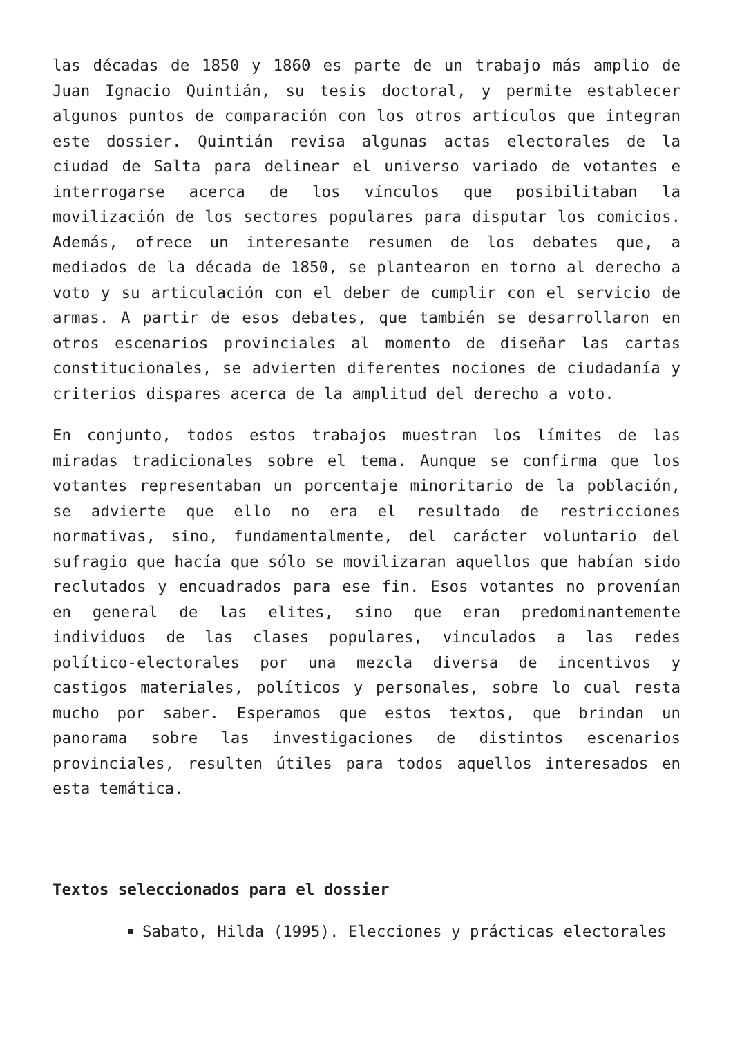las décadas de 1850 y 1860 es parte de un trabajo más amplio de Juan Ignacio Quintián, su tesis doctoral, y permite establecer algunos puntos de comparación con los otros artículos que integran este dossier. Quintián revisa algunas actas electorales de la ciudad de Salta para delinear el universo variado de votantes e interrogarse acerca de los vínculos que posibilitaban la movilización de los sectores populares para disputar los comicios. Además, ofrece un interesante resumen de los debates que, a mediados de la década de 1850, se plantearon en torno al derecho a voto y su articulación con el deber de cumplir con el servicio de armas. A partir de esos debates, que también se desarrollaron en otros escenarios provinciales al momento de diseñar las cartas constitucionales, se advierten diferentes nociones de ciudadanía y criterios dispares acerca de la amplitud del derecho a voto.
En conjunto, todos estos trabajos muestran los límites de las miradas tradicionales sobre el tema. Aunque se confirma que los votantes representaban un porcentaje minoritario de la población, se advierte que ello no era el resultado de restricciones normativas, sino, fundamentalmente, del carácter voluntario del sufragio que hacía que sólo se movilizaran aquellos que habían sido reclutados y encuadrados para ese fin. Esos votantes no provenían en general de las elites, sino que eran predominantemente individuos de las clases populares, vinculados a las redes político-electorales por una mezcla diversa de incentivos y castigos materiales, políticos y personales, sobre lo cual resta mucho por saber. Esperamos que estos textos, que brindan un panorama sobre las investigaciones de distintos escenarios provinciales, resulten útiles para todos aquellos interesados en esta temática.
Textos seleccionados para el dossier
Sabato, Hilda (1995). Elecciones y prácticas electorales